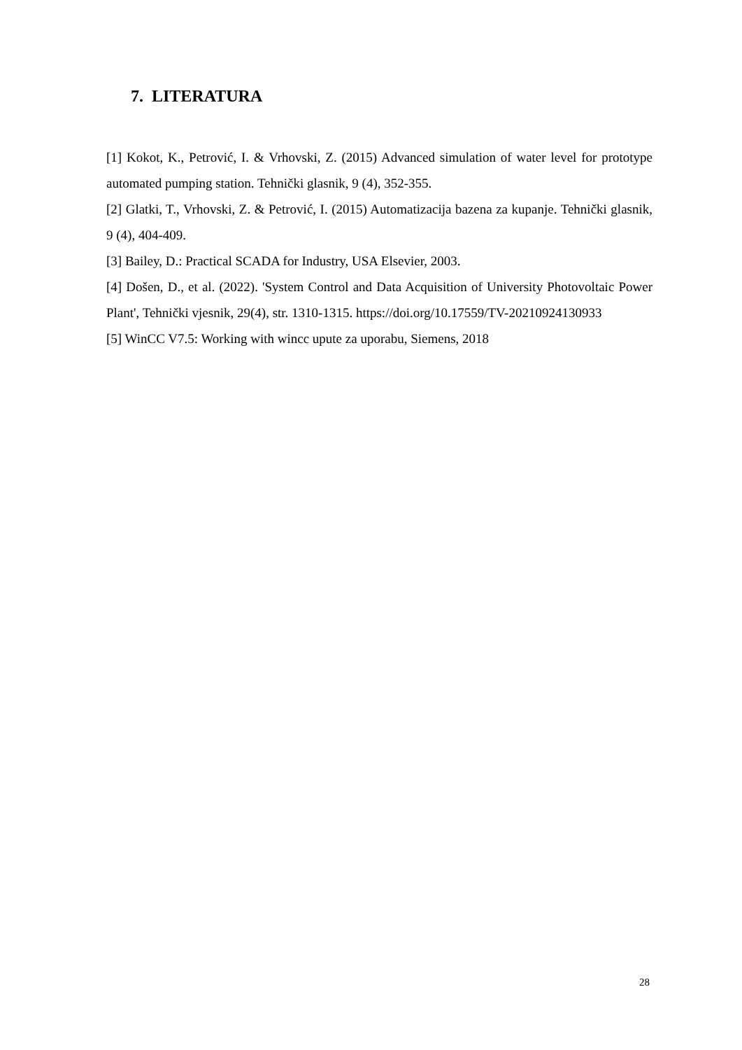7. LITERATURA
[1] Kokot, K., Petrović, I. & Vrhovski, Z. (2015) Advanced simulation of water level for prototype automated pumping station. Tehnički glasnik, 9 (4), 352-355.
[2] Glatki, T., Vrhovski, Z. & Petrović, I. (2015) Automatizacija bazena za kupanje. Tehnički glasnik, 9 (4), 404-409.
[3] Bailey, D.: Practical SCADA for Industry, USA Elsevier, 2003.
[4] Došen, D., et al. (2022). 'System Control and Data Acquisition of University Photovoltaic Power Plant', Tehnički vjesnik, 29(4), str. 1310-1315. https://doi.org/10.17559/TV-20210924130933
[5] WinCC V7.5: Working with wincc upute za uporabu, Siemens, 2018
28